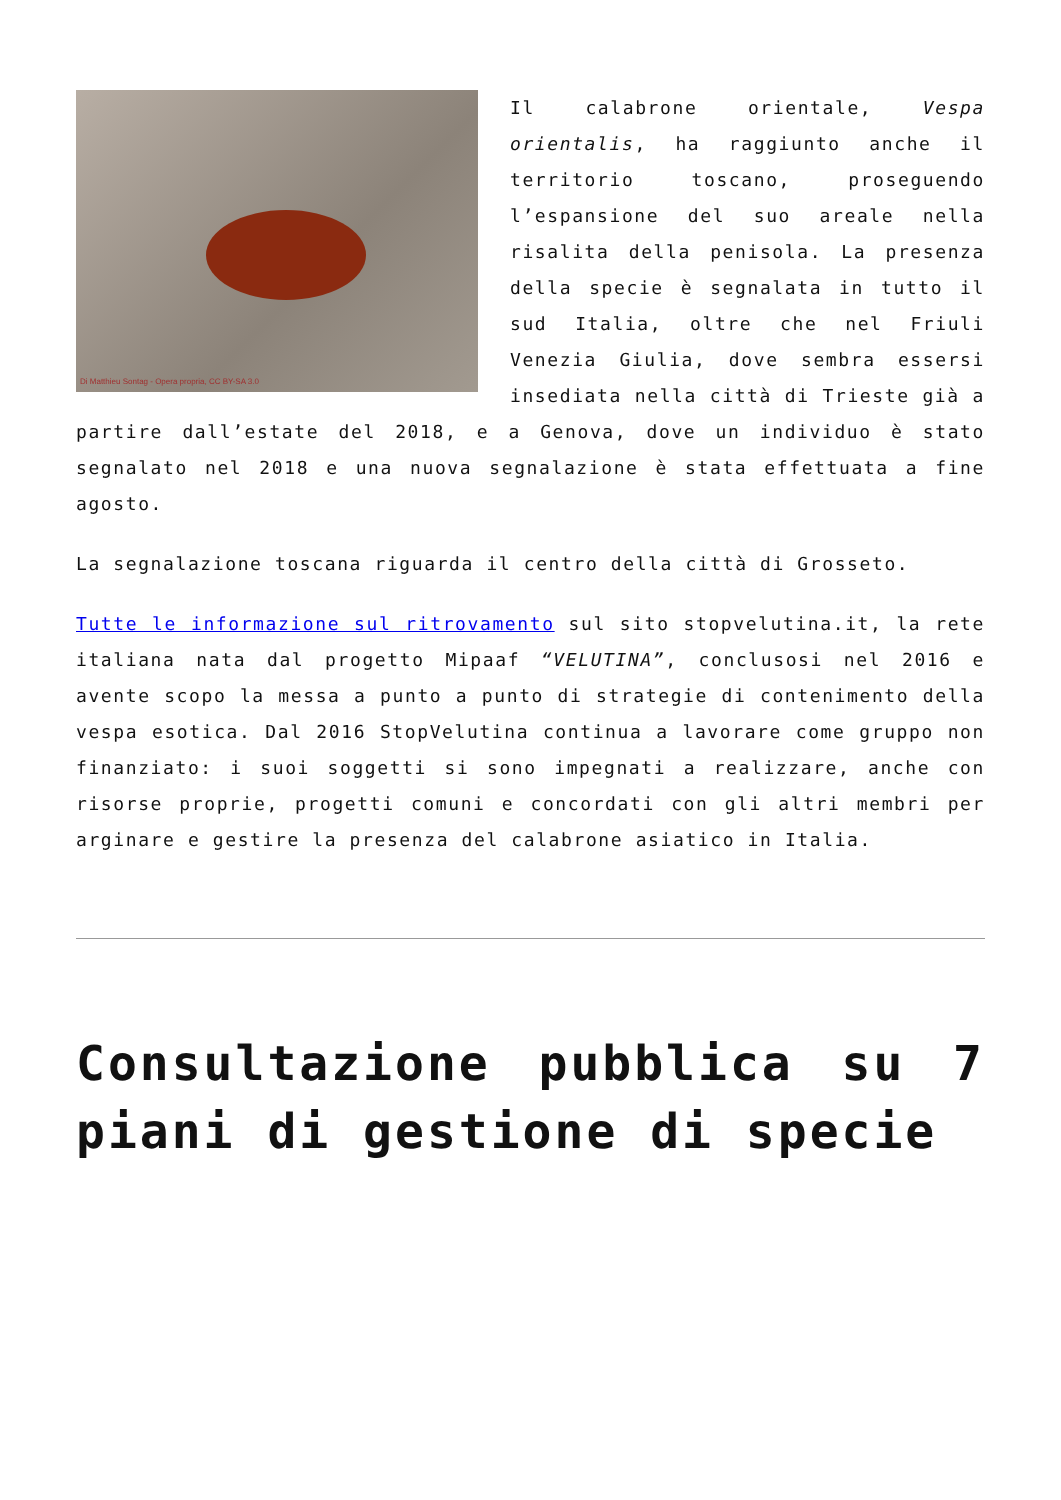Di Matthieu Sontag - Opera propria, CC BY-SA 3.0
Il calabrone orientale, Vespa orientalis, ha raggiunto anche il territorio toscano, proseguendo l’espansione del suo areale nella risalita della penisola. La presenza della specie è segnalata in tutto il sud Italia, oltre che nel Friuli Venezia Giulia, dove sembra essersi insediata nella città di Trieste già a partire dall’estate del 2018, e a Genova, dove un individuo è stato segnalato nel 2018 e una nuova segnalazione è stata effettuata a fine agosto.
La segnalazione toscana riguarda il centro della città di Grosseto.
Tutte le informazione sul ritrovamento sul sito stopvelutina.it, la rete italiana nata dal progetto Mipaaf “VELUTINA”, conclusosi nel 2016 e avente scopo la messa a punto a punto di strategie di contenimento della vespa esotica. Dal 2016 StopVelutina continua a lavorare come gruppo non finanziato: i suoi soggetti si sono impegnati a realizzare, anche con risorse proprie, progetti comuni e concordati con gli altri membri per arginare e gestire la presenza del calabrone asiatico in Italia.
Consultazione pubblica su 7 piani di gestione di specie